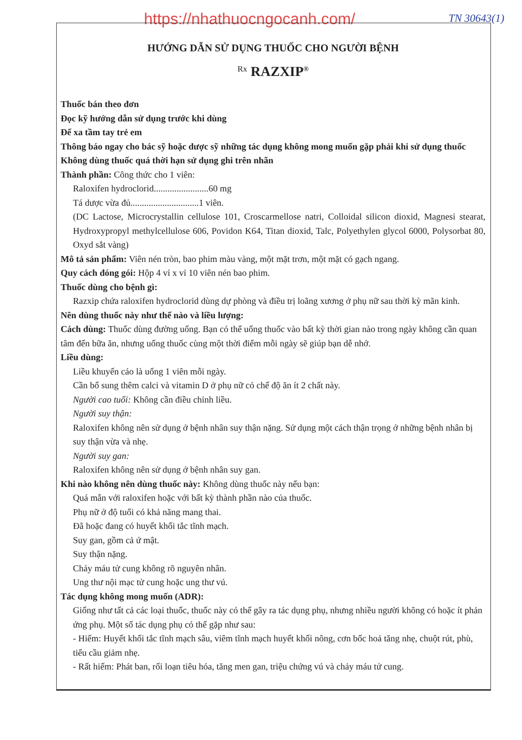https://nhathuocngocanh.com/ TN 30643(1)
HƯỚNG DẪN SỬ DỤNG THUỐC CHO NGƯỜI BỆNH
Rx RAZXIP<sup>®</sup>
Thuốc bán theo đơn
Đọc kỹ hướng dẫn sử dụng trước khi dùng
Để xa tầm tay trẻ em
Thông báo ngay cho bác sỹ hoặc dược sỹ những tác dụng không mong muốn gặp phải khi sử dụng thuốc
Không dùng thuốc quá thời hạn sử dụng ghi trên nhãn
Thành phần: Công thức cho 1 viên:
Raloxifen hydroclorid........................60 mg
Tá dược vừa đủ..............................1 viên.
(DC Lactose, Microcrystallin cellulose 101, Croscarmellose natri, Colloidal silicon dioxid, Magnesi stearat, Hydroxypropyl methylcellulose 606, Povidon K64, Titan dioxid, Talc, Polyethylen glycol 6000, Polysorbat 80, Oxyd sắt vàng)
Mô tả sản phẩm: Viên nén tròn, bao phim màu vàng, một mặt trơn, một mặt có gạch ngang.
Quy cách đóng gói: Hộp 4 vỉ x vỉ 10 viên nén bao phim.
Thuốc dùng cho bệnh gì:
Razxip chứa raloxifen hydroclorid dùng dự phòng và điều trị loãng xương ở phụ nữ sau thời kỳ mãn kinh.
Nên dùng thuốc này như thế nào và liều lượng:
Cách dùng: Thuốc dùng đường uống. Bạn có thể uống thuốc vào bất kỳ thời gian nào trong ngày không cần quan tâm đến bữa ăn, nhưng uống thuốc cùng một thời điểm mỗi ngày sẽ giúp bạn dễ nhớ.
Liều dùng:
Liều khuyến cáo là uống 1 viên mỗi ngày.
Cần bổ sung thêm calci và vitamin D ở phụ nữ có chế độ ăn ít 2 chất này.
Người cao tuổi: Không cần điều chỉnh liều.
Người suy thận:
Raloxifen không nên sử dụng ở bệnh nhân suy thận nặng. Sử dụng một cách thận trọng ở những bệnh nhân bị suy thận vừa và nhẹ.
Người suy gan:
Raloxifen không nên sử dụng ở bệnh nhân suy gan.
Khi nào không nên dùng thuốc này: Không dùng thuốc này nếu bạn:
Quá mẫn với raloxifen hoặc với bất kỳ thành phần nào của thuốc.
Phụ nữ ở độ tuổi có khả năng mang thai.
Đã hoặc đang có huyết khối tắc tĩnh mạch.
Suy gan, gồm cả ứ mật.
Suy thận nặng.
Chảy máu tử cung không rõ nguyên nhân.
Ung thư nội mạc tử cung hoặc ung thư vú.
Tác dụng không mong muốn (ADR):
Giống như tất cả các loại thuốc, thuốc này có thể gây ra tác dụng phụ, nhưng nhiều người không có hoặc ít phản ứng phụ. Một số tác dụng phụ có thể gặp như sau:
- Hiếm: Huyết khối tắc tĩnh mạch sâu, viêm tĩnh mạch huyết khối nông, cơn bốc hoả tăng nhẹ, chuột rút, phù, tiểu cầu giảm nhẹ.
- Rất hiếm: Phát ban, rối loạn tiêu hóa, tăng men gan, triệu chứng vú và chảy máu tử cung.